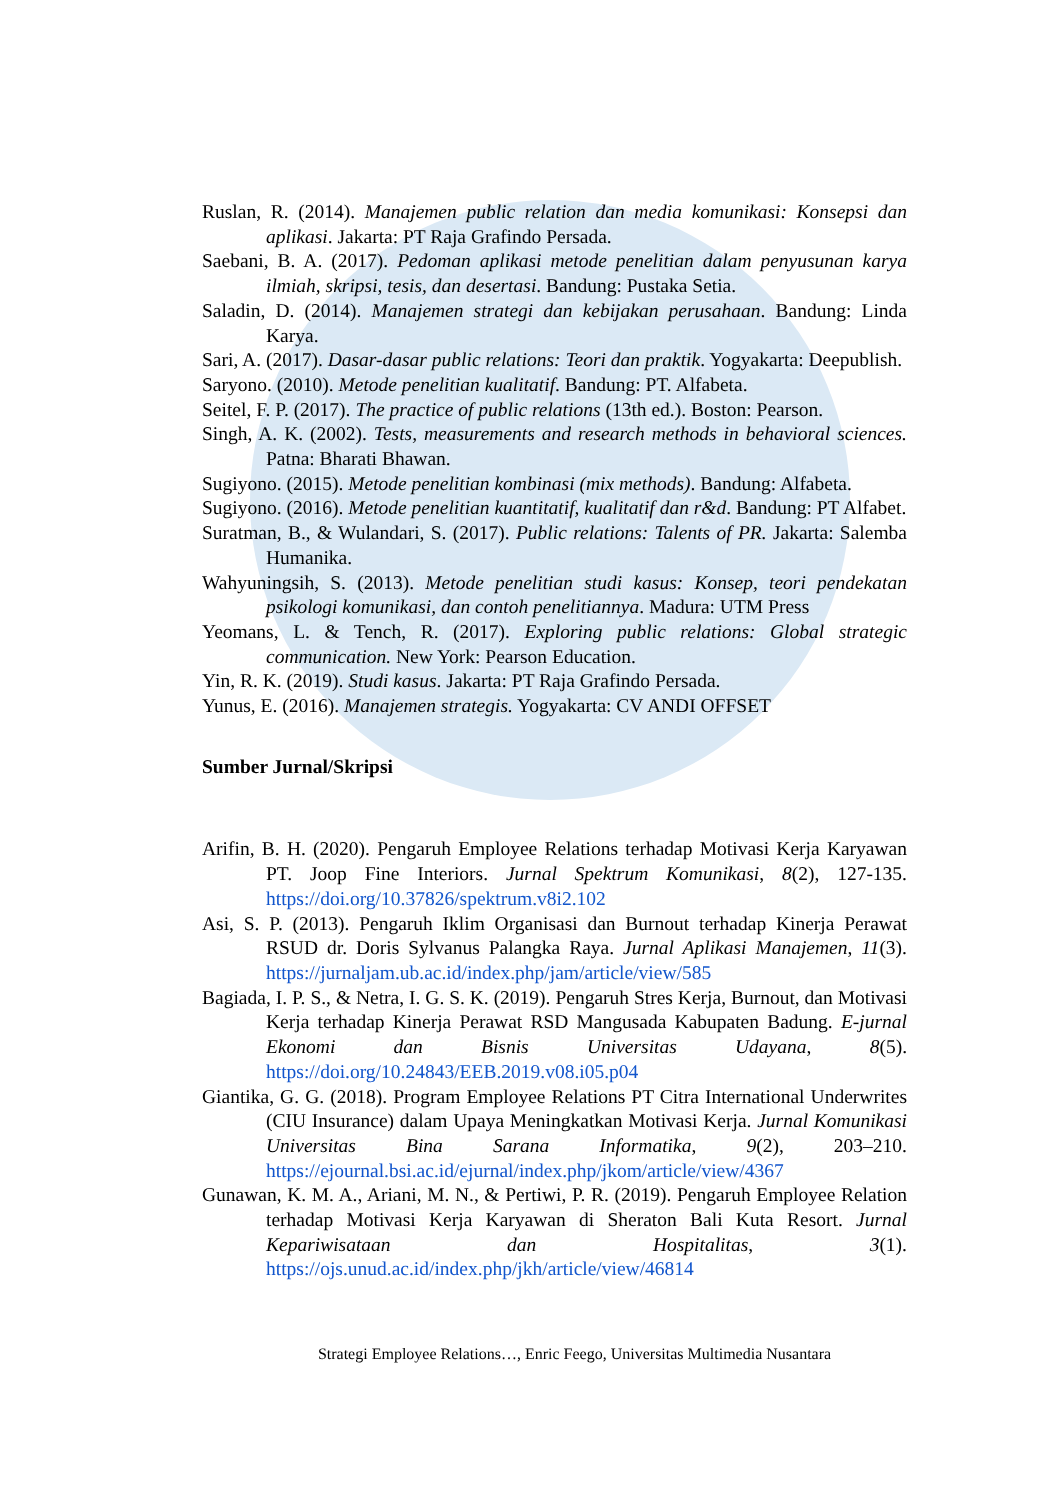Ruslan, R. (2014). Manajemen public relation dan media komunikasi: Konsepsi dan aplikasi. Jakarta: PT Raja Grafindo Persada.
Saebani, B. A. (2017). Pedoman aplikasi metode penelitian dalam penyusunan karya ilmiah, skripsi, tesis, dan desertasi. Bandung: Pustaka Setia.
Saladin, D. (2014). Manajemen strategi dan kebijakan perusahaan. Bandung: Linda Karya.
Sari, A. (2017). Dasar-dasar public relations: Teori dan praktik. Yogyakarta: Deepublish.
Saryono. (2010). Metode penelitian kualitatif. Bandung: PT. Alfabeta.
Seitel, F. P. (2017). The practice of public relations (13th ed.). Boston: Pearson.
Singh, A. K. (2002). Tests, measurements and research methods in behavioral sciences. Patna: Bharati Bhawan.
Sugiyono. (2015). Metode penelitian kombinasi (mix methods). Bandung: Alfabeta.
Sugiyono. (2016). Metode penelitian kuantitatif, kualitatif dan r&d. Bandung: PT Alfabet.
Suratman, B., & Wulandari, S. (2017). Public relations: Talents of PR. Jakarta: Salemba Humanika.
Wahyuningsih, S. (2013). Metode penelitian studi kasus: Konsep, teori pendekatan psikologi komunikasi, dan contoh penelitiannya. Madura: UTM Press
Yeomans, L. & Tench, R. (2017). Exploring public relations: Global strategic communication. New York: Pearson Education.
Yin, R. K. (2019). Studi kasus. Jakarta: PT Raja Grafindo Persada.
Yunus, E. (2016). Manajemen strategis. Yogyakarta: CV ANDI OFFSET
Sumber Jurnal/Skripsi
Arifin, B. H. (2020). Pengaruh Employee Relations terhadap Motivasi Kerja Karyawan PT. Joop Fine Interiors. Jurnal Spektrum Komunikasi, 8(2), 127-135. https://doi.org/10.37826/spektrum.v8i2.102
Asi, S. P. (2013). Pengaruh Iklim Organisasi dan Burnout terhadap Kinerja Perawat RSUD dr. Doris Sylvanus Palangka Raya. Jurnal Aplikasi Manajemen, 11(3). https://jurnaljam.ub.ac.id/index.php/jam/article/view/585
Bagiada, I. P. S., & Netra, I. G. S. K. (2019). Pengaruh Stres Kerja, Burnout, dan Motivasi Kerja terhadap Kinerja Perawat RSD Mangusada Kabupaten Badung. E-jurnal Ekonomi dan Bisnis Universitas Udayana, 8(5). https://doi.org/10.24843/EEB.2019.v08.i05.p04
Giantika, G. G. (2018). Program Employee Relations PT Citra International Underwrites (CIU Insurance) dalam Upaya Meningkatkan Motivasi Kerja. Jurnal Komunikasi Universitas Bina Sarana Informatika, 9(2), 203–210. https://ejournal.bsi.ac.id/ejurnal/index.php/jkom/article/view/4367
Gunawan, K. M. A., Ariani, M. N., & Pertiwi, P. R. (2019). Pengaruh Employee Relation terhadap Motivasi Kerja Karyawan di Sheraton Bali Kuta Resort. Jurnal Kepariwisataan dan Hospitalitas, 3(1). https://ojs.unud.ac.id/index.php/jkh/article/view/46814
Strategi Employee Relations…, Enric Feego, Universitas Multimedia Nusantara